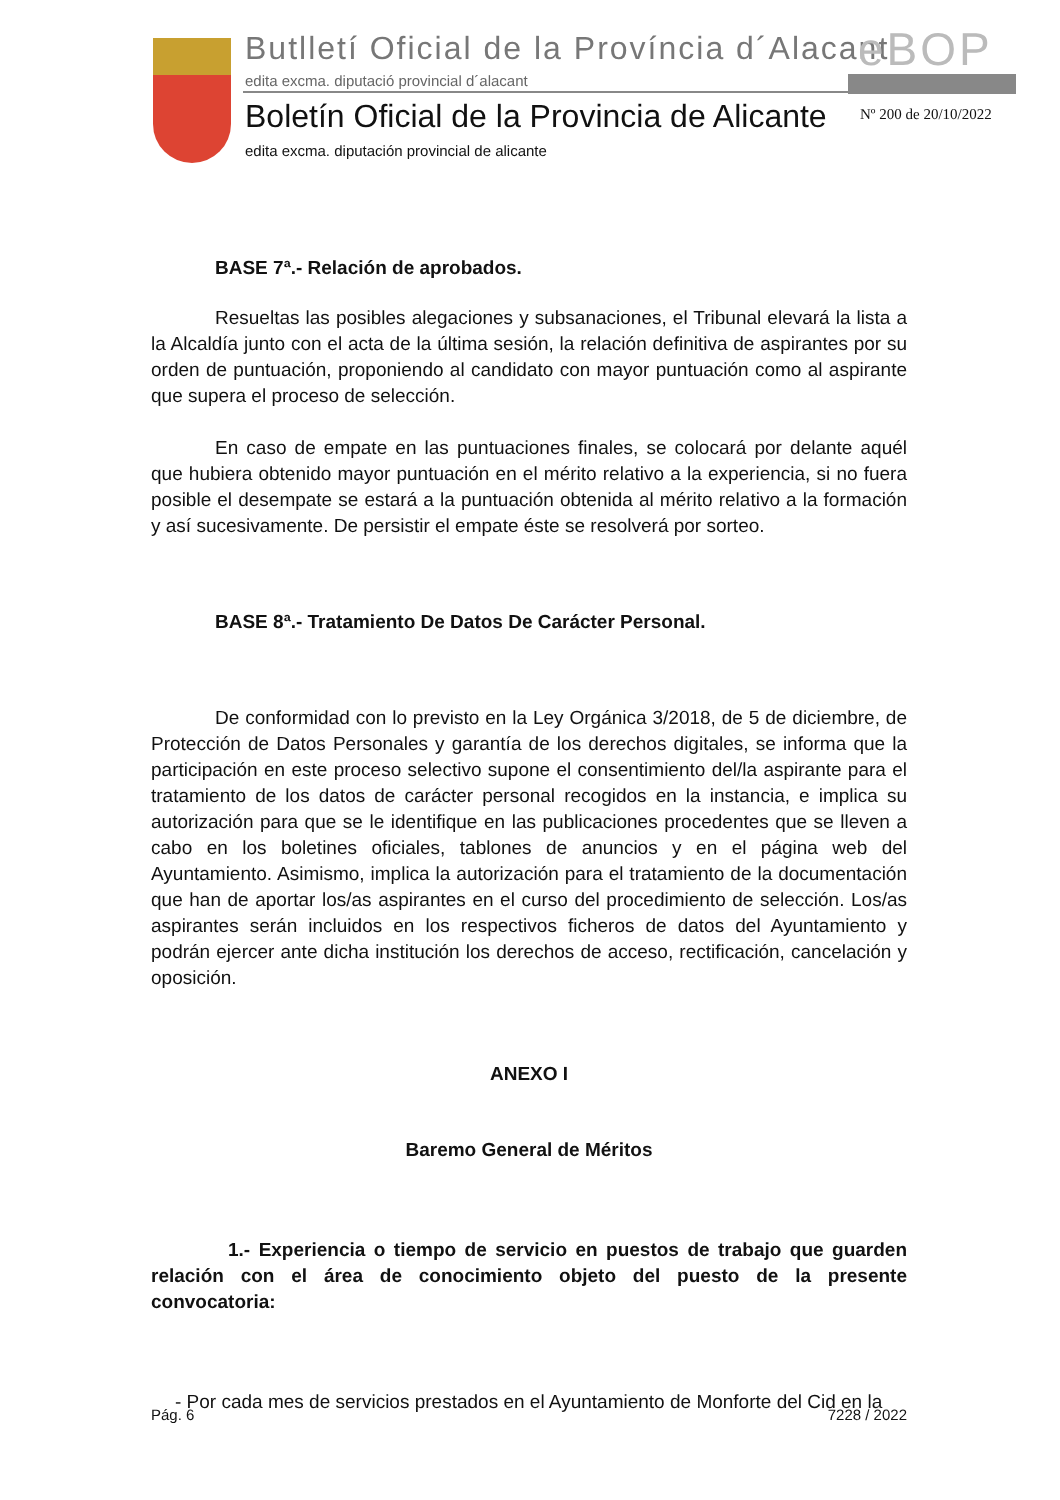Butlletí Oficial de la Província d´Alacant
eBOP
edita excma. diputació provincial d´alacant
Boletín Oficial de la Provincia de Alicante
Nº 200 de 20/10/2022
edita excma. diputación provincial de alicante
BASE 7ª.- Relación de aprobados.
Resueltas las posibles alegaciones y subsanaciones, el Tribunal elevará la lista a la Alcaldía junto con el acta de la última sesión, la relación definitiva de aspirantes por su orden de puntuación, proponiendo al candidato con mayor puntuación como al aspirante que supera el proceso de selección.
En caso de empate en las puntuaciones finales, se colocará por delante aquél que hubiera obtenido mayor puntuación en el mérito relativo a la experiencia, si no fuera posible el desempate se estará a la puntuación obtenida al mérito relativo a la formación y así sucesivamente. De persistir el empate éste se resolverá por sorteo.
BASE 8ª.- Tratamiento De Datos De Carácter Personal.
De conformidad con lo previsto en la Ley Orgánica 3/2018, de 5 de diciembre, de Protección de Datos Personales y garantía de los derechos digitales, se informa que la participación en este proceso selectivo supone el consentimiento del/la aspirante para el tratamiento de los datos de carácter personal recogidos en la instancia, e implica su autorización para que se le identifique en las publicaciones procedentes que se lleven a cabo en los boletines oficiales, tablones de anuncios y en el página web del Ayuntamiento. Asimismo, implica la autorización para el tratamiento de la documentación que han de aportar los/as aspirantes en el curso del procedimiento de selección. Los/as aspirantes serán incluidos en los respectivos ficheros de datos del Ayuntamiento y podrán ejercer ante dicha institución los derechos de acceso, rectificación, cancelación y oposición.
ANEXO I
Baremo General de Méritos
1.- Experiencia o tiempo de servicio en puestos de trabajo que guarden relación con el área de conocimiento objeto del puesto de la presente convocatoria:
- Por cada mes de servicios prestados en el Ayuntamiento de Monforte del Cid en la
Pág. 6 7228 / 2022